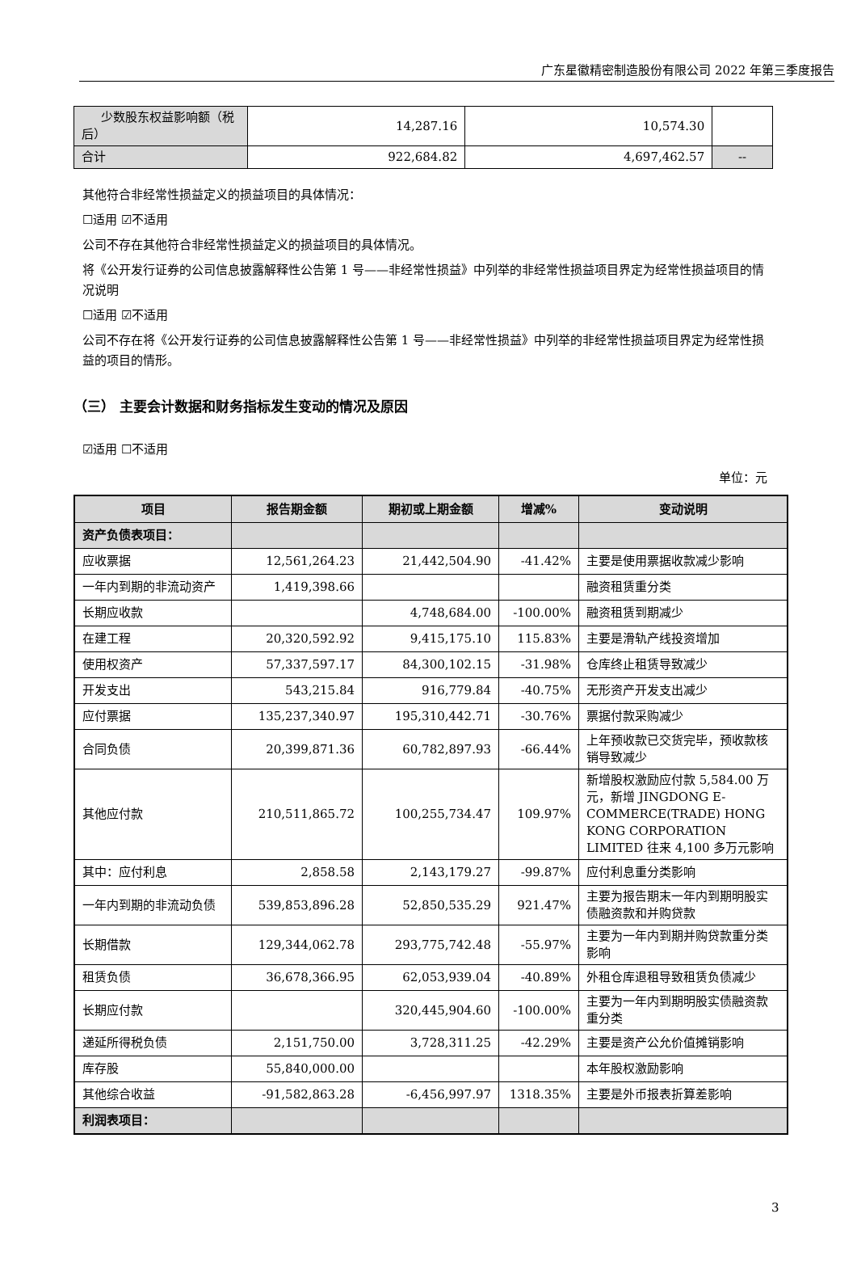广东星徽精密制造股份有限公司 2022 年第三季度报告
| 少数股东权益影响额（税后） | 14,287.16 | 10,574.30 | |
| 合计 | 922,684.82 | 4,697,462.57 | -- |
其他符合非经常性损益定义的损益项目的具体情况：
☐适用 ☑不适用
公司不存在其他符合非经常性损益定义的损益项目的具体情况。
将《公开发行证券的公司信息披露解释性公告第 1 号——非经常性损益》中列举的非经常性损益项目界定为经常性损益项目的情况说明
☐适用 ☑不适用
公司不存在将《公开发行证券的公司信息披露解释性公告第 1 号——非经常性损益》中列举的非经常性损益项目界定为经常性损益的项目的情形。
（三） 主要会计数据和财务指标发生变动的情况及原因
☑适用 ☐不适用
单位：元
| 项目 | 报告期金额 | 期初或上期金额 | 增减% | 变动说明 |
| --- | --- | --- | --- | --- |
| 资产负债表项目： | | | | |
| 应收票据 | 12,561,264.23 | 21,442,504.90 | -41.42% | 主要是使用票据收款减少影响 |
| 一年内到期的非流动资产 | 1,419,398.66 | | | 融资租赁重分类 |
| 长期应收款 | | 4,748,684.00 | -100.00% | 融资租赁到期减少 |
| 在建工程 | 20,320,592.92 | 9,415,175.10 | 115.83% | 主要是滑轨产线投资增加 |
| 使用权资产 | 57,337,597.17 | 84,300,102.15 | -31.98% | 仓库终止租赁导致减少 |
| 开发支出 | 543,215.84 | 916,779.84 | -40.75% | 无形资产开发支出减少 |
| 应付票据 | 135,237,340.97 | 195,310,442.71 | -30.76% | 票据付款采购减少 |
| 合同负债 | 20,399,871.36 | 60,782,897.93 | -66.44% | 上年预收款已交货完毕，预收款核销导致减少 |
| 其他应付款 | 210,511,865.72 | 100,255,734.47 | 109.97% | 新增股权激励应付款 5,584.00 万元，新增 JINGDONG E-COMMERCE(TRADE) HONG KONG CORPORATION LIMITED 往来 4,100 多万元影响 |
| 其中：应付利息 | 2,858.58 | 2,143,179.27 | -99.87% | 应付利息重分类影响 |
| 一年内到期的非流动负债 | 539,853,896.28 | 52,850,535.29 | 921.47% | 主要为报告期末一年内到期明股实债融资款和并购贷款 |
| 长期借款 | 129,344,062.78 | 293,775,742.48 | -55.97% | 主要为一年内到期并购贷款重分类影响 |
| 租赁负债 | 36,678,366.95 | 62,053,939.04 | -40.89% | 外租仓库退租导致租赁负债减少 |
| 长期应付款 | | 320,445,904.60 | -100.00% | 主要为一年内到期明股实债融资款重分类 |
| 递延所得税负债 | 2,151,750.00 | 3,728,311.25 | -42.29% | 主要是资产公允价值摊销影响 |
| 库存股 | 55,840,000.00 | | | 本年股权激励影响 |
| 其他综合收益 | -91,582,863.28 | -6,456,997.97 | 1318.35% | 主要是外币报表折算差影响 |
| 利润表项目： | | | | |
3